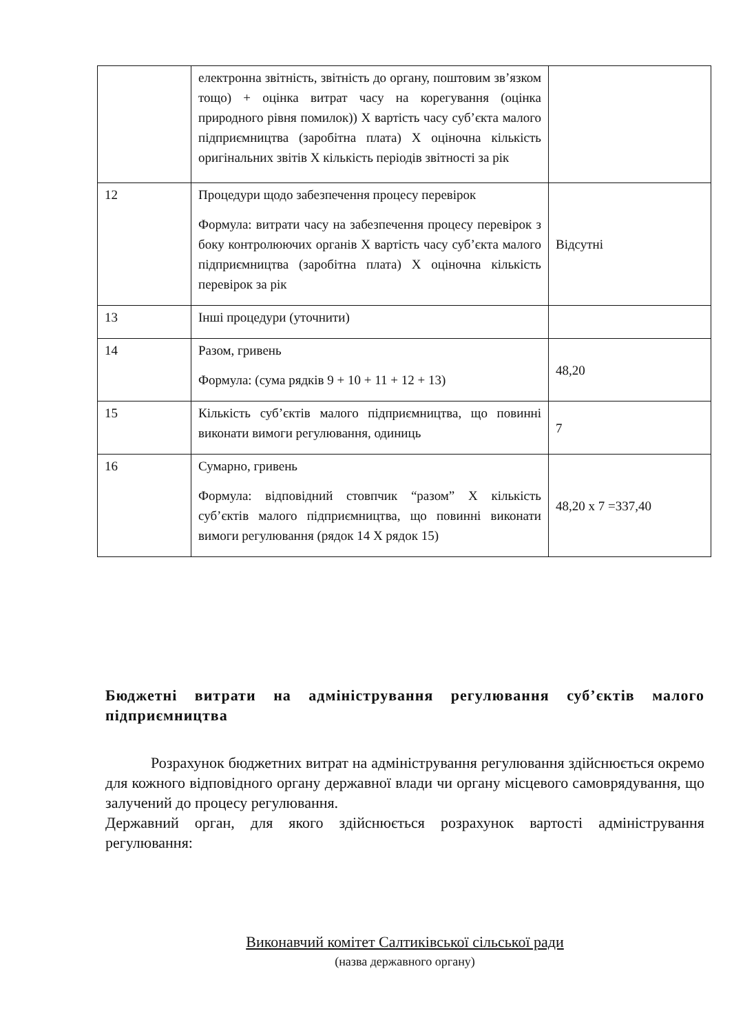| | електронна звітність, звітність до органу, поштовим зв’язком тощо) + оцінка витрат часу на корегування (оцінка природного рівня помилок)) Х вартість часу суб’єкта малого підприємництва (заробітна плата) Х оціночна кількість оригінальних звітів Х кількість періодів звітності за рік | |
| 12 | Процедури щодо забезпечення процесу перевірок Формула: витрати часу на забезпечення процесу перевірок з боку контролюючих органів Х вартість часу суб’єкта малого підприємництва (заробітна плата) Х оціночна кількість перевірок за рік | Відсутні |
| 13 | Інші процедури (уточнити) | |
| 14 | Разом, гривень Формула: (сума рядків 9 + 10 + 11 + 12 + 13) | 48,20 |
| 15 | Кількість суб’єктів малого підприємництва, що повинні виконати вимоги регулювання, одиниць | 7 |
| 16 | Сумарно, гривень Формула: відповідний стовпчик “разом” Х кількість суб’єктів малого підприємництва, що повинні виконати вимоги регулювання (рядок 14 Х рядок 15) | 48,20 х 7 =337,40 |
Бюджетні витрати на адміністрування регулювання суб’єктів малого підприємництва
Розрахунок бюджетних витрат на адміністрування регулювання здійснюється окремо для кожного відповідного органу державної влади чи органу місцевого самоврядування, що залучений до процесу регулювання.
Державний орган, для якого здійснюється розрахунок вартості адміністрування регулювання:
Виконавчий комітет Салтиківської сільської ради
(назва державного органу)